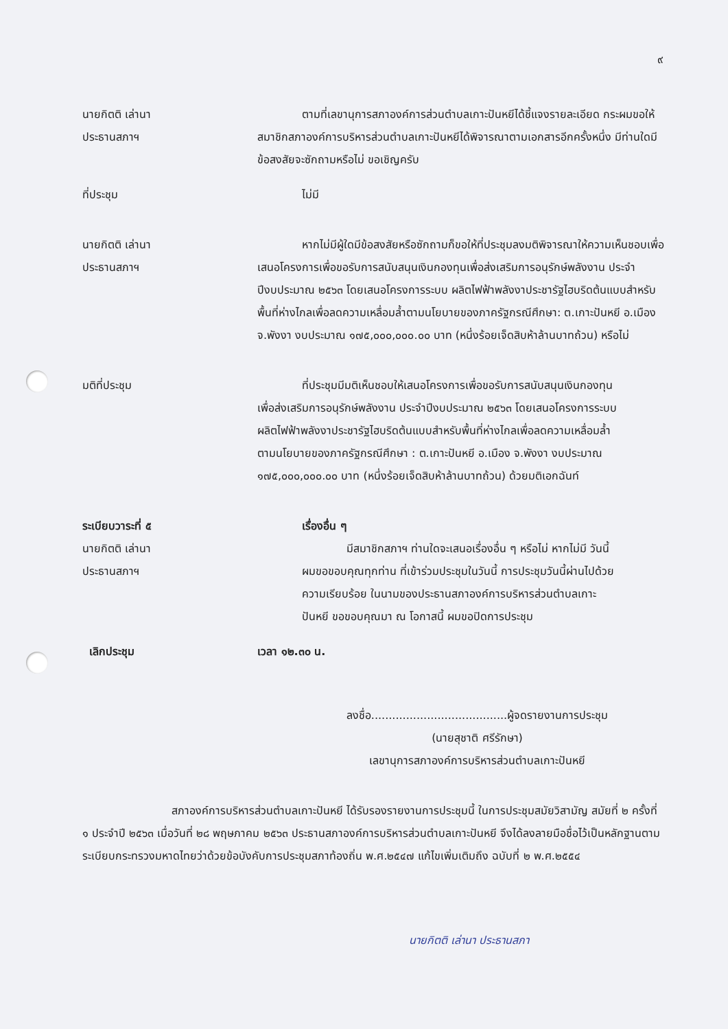๙
นายกิตติ เล่านา
ประธานสภาฯ
ตามที่เลขานุการสภาองค์การส่วนตำบลเกาะปันหยีได้ชี้แจงรายละเอียด กระผมขอให้สมาชิกสภาองค์การบริหารส่วนตำบลเกาะปันหยีได้พิจารณาตามเอกสารอีกครั้งหนึ่ง มีท่านใดมีข้อสงสัยจะซักถามหรือไม่ ขอเชิญครับ
ที่ประชุม ไม่มี
นายกิตติ เล่านา
ประธานสภาฯ
หากไม่มีผู้ใดมีข้อสงสัยหรือซักถามก็ขอให้ที่ประชุมลงมติพิจารณาให้ความเห็นชอบเพื่อเสนอโครงการเพื่อขอรับการสนับสนุนเงินกองทุนเพื่อส่งเสริมการอนุรักษ์พลังงาน ประจำปีงบประมาณ ๒๕๖๓ โดยเสนอโครงการระบบ ผลิตไฟฟ้าพลังงาประชารัฐไฮบริดต้นแบบสำหรับพื้นที่ห่างไกลเพื่อลดความเหลื่อมล้ำตามนโยบายของภาครัฐกรณีศึกษา: ต.เกาะปันหยี อ.เมือง จ.พังงา งบประมาณ ๑๗๕,๐๐๐,๐๐๐.๐๐ บาท (หนึ่งร้อยเจ็ดสิบห้าล้านบาทถ้วน) หรือไม่
มติที่ประชุม ที่ประชุมมีมติเห็นชอบให้เสนอโครงการเพื่อขอรับการสนับสนุนเงินกองทุนเพื่อส่งเสริมการอนุรักษ์พลังงาน ประจำปีงบประมาณ ๒๕๖๓ โดยเสนอโครงการระบบผลิตไฟฟ้าพลังงาประชารัฐไฮบริดต้นแบบสำหรับพื้นที่ห่างไกลเพื่อลดความเหลื่อมล้ำตามนโยบายของภาครัฐกรณีศึกษา : ต.เกาะปันหยี อ.เมือง จ.พังงา งบประมาณ ๑๗๕,๐๐๐,๐๐๐.๐๐ บาท (หนึ่งร้อยเจ็ดสิบห้าล้านบาทถ้วน) ด้วยมติเอกฉันท์
ระเบียบวาระที่ ๕ เรื่องอื่น ๆ
นายกิตติ เล่านา
ประธานสภาฯ
มีสมาชิกสภาฯ ท่านใดจะเสนอเรื่องอื่น ๆ หรือไม่ หากไม่มี วันนี้ผมขอขอบคุณทุกท่าน ที่เข้าร่วมประชุมในวันนี้ การประชุมวันนี้ผ่านไปด้วยความเรียบร้อย ในนามของประธานสภาองค์การบริหารส่วนตำบลเกาะปันหยี ขอขอบคุณมา ณ โอกาสนี้ ผมขอปิดการประชุม
เลิกประชุม เวลา ๑๒.๓๐ น.
ลงชื่อ.......................................ผู้จดรายงานการประชุม
(นายสุชาติ ศรีรักษา)
เลขานุการสภาองค์การบริหารส่วนตำบลเกาะปันหยี
สภาองค์การบริหารส่วนตำบลเกาะปันหยี ได้รับรองรายงานการประชุมนี้ ในการประชุมสมัยวิสามัญ สมัยที่ ๒ ครั้งที่ ๑ ประจำปี ๒๕๖๓ เมื่อวันที่ ๒๘ พฤษภาคม ๒๕๖๓ ประธานสภาองค์การบริหารส่วนตำบลเกาะปันหยี จึงได้ลงลายมือชื่อไว้เป็นหลักฐานตามระเบียบกระทรวงมหาดไทยว่าด้วยข้อบังคับการประชุมสภาท้องถิ่น พ.ศ.๒๕๔๗ แก้ไขเพิ่มเติมถึง ฉบับที่ ๒ พ.ศ.๒๕๕๔
นายกิตติ เล่านา ประธานสภา